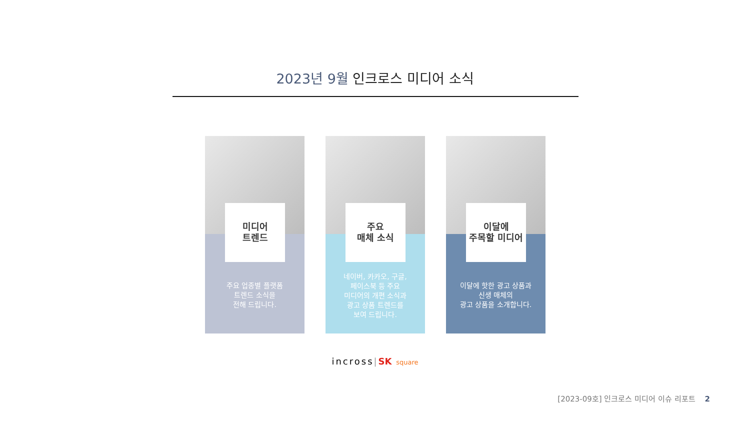2023년 9월 인크로스 미디어 소식
미디어
트렌드
주요 업종별 플랫폼
트렌드 소식을
전해 드립니다.
주요
매체 소식
네이버, 카카오, 구글,
페이스북 등 주요
미디어의 개편 소식과
광고 상품 트렌드를
보여 드립니다.
이달에
주목할 미디어
이달에 핫한 광고 상품과
신생 매체의
광고 상품을 소개합니다.
incross|SK square
[2023-09호] 인크로스 미디어 이슈 리포트 2